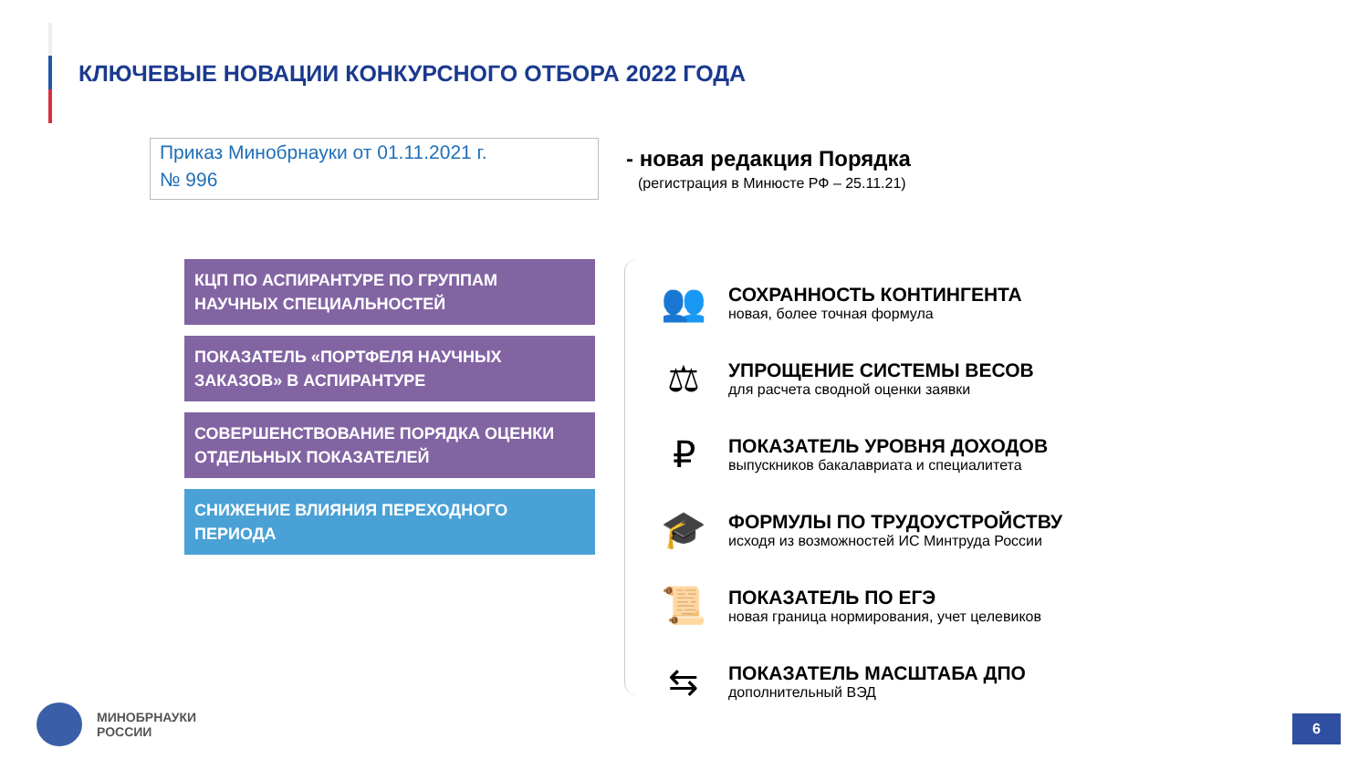КЛЮЧЕВЫЕ НОВАЦИИ КОНКУРСНОГО ОТБОРА 2022 ГОДА
Приказ Минобрнауки от 01.11.2021 г.
№ 996
- новая редакция Порядка
(регистрация в Минюсте РФ – 25.11.21)
КЦП ПО АСПИРАНТУРЕ ПО ГРУППАМ НАУЧНЫХ СПЕЦИАЛЬНОСТЕЙ
ПОКАЗАТЕЛЬ «ПОРТФЕЛЯ НАУЧНЫХ ЗАКАЗОВ» В АСПИРАНТУРЕ
СОВЕРШЕНСТВОВАНИЕ ПОРЯДКА ОЦЕНКИ ОТДЕЛЬНЫХ ПОКАЗАТЕЛЕЙ
СНИЖЕНИЕ ВЛИЯНИЯ ПЕРЕХОДНОГО ПЕРИОДА
👥
СОХРАННОСТЬ КОНТИНГЕНТА
новая, более точная формула
⚖
УПРОЩЕНИЕ СИСТЕМЫ ВЕСОВ
для расчета сводной оценки заявки
₽
ПОКАЗАТЕЛЬ УРОВНЯ ДОХОДОВ
выпускников бакалавриата и специалитета
🎓
ФОРМУЛЫ ПО ТРУДОУСТРОЙСТВУ
исходя из возможностей ИС Минтруда России
📜
ПОКАЗАТЕЛЬ ПО ЕГЭ
новая граница нормирования, учет целевиков
⇆
ПОКАЗАТЕЛЬ МАСШТАБА ДПО
дополнительный ВЭД
МИНОБРНАУКИ
РОССИИ
6